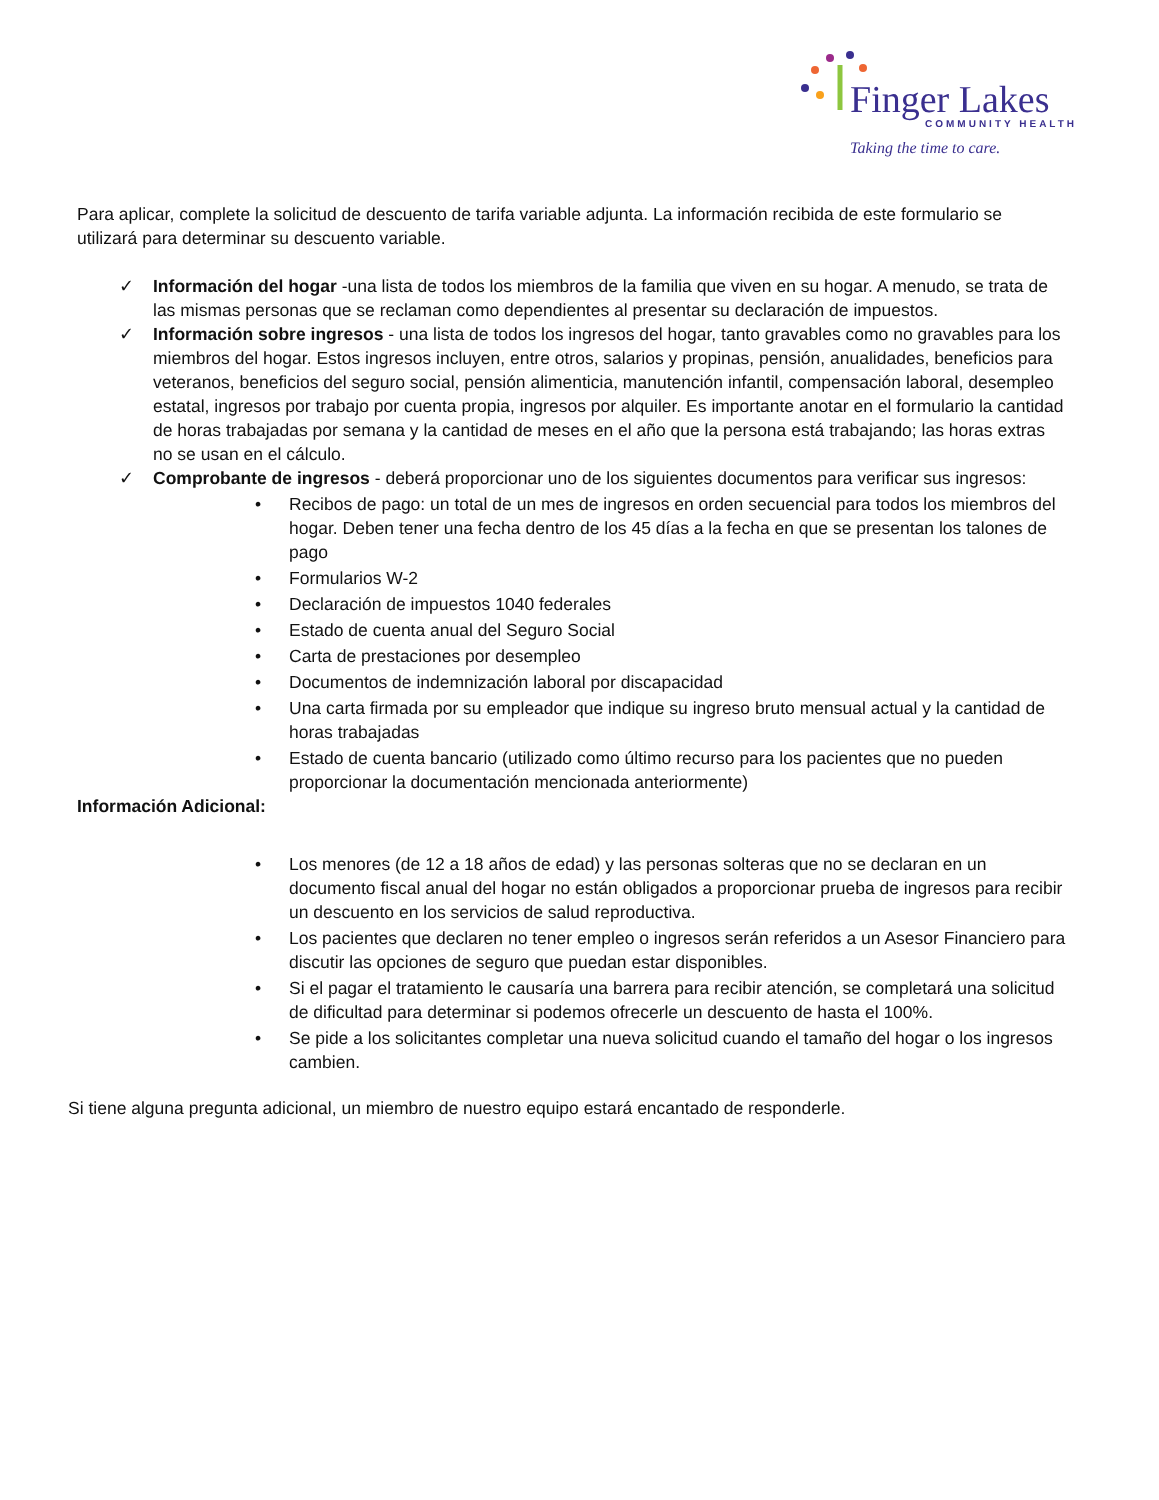Finger Lakes
COMMUNITY HEALTH
Taking the time to care.
Para aplicar, complete la solicitud de descuento de tarifa variable adjunta. La información recibida de este formulario se utilizará para determinar su descuento variable.
✓ Información del hogar -una lista de todos los miembros de la familia que viven en su hogar. A menudo, se trata de las mismas personas que se reclaman como dependientes al presentar su declaración de impuestos.
✓ Información sobre ingresos - una lista de todos los ingresos del hogar, tanto gravables como no gravables para los miembros del hogar. Estos ingresos incluyen, entre otros, salarios y propinas, pensión, anualidades, beneficios para veteranos, beneficios del seguro social, pensión alimenticia, manutención infantil, compensación laboral, desempleo estatal, ingresos por trabajo por cuenta propia, ingresos por alquiler. Es importante anotar en el formulario la cantidad de horas trabajadas por semana y la cantidad de meses en el año que la persona está trabajando; las horas extras no se usan en el cálculo.
✓ Comprobante de ingresos - deberá proporcionar uno de los siguientes documentos para verificar sus ingresos:
• Recibos de pago: un total de un mes de ingresos en orden secuencial para todos los miembros del hogar. Deben tener una fecha dentro de los 45 días a la fecha en que se presentan los talones de pago
• Formularios W-2
• Declaración de impuestos 1040 federales
• Estado de cuenta anual del Seguro Social
• Carta de prestaciones por desempleo
• Documentos de indemnización laboral por discapacidad
• Una carta firmada por su empleador que indique su ingreso bruto mensual actual y la cantidad de horas trabajadas
• Estado de cuenta bancario (utilizado como último recurso para los pacientes que no pueden proporcionar la documentación mencionada anteriormente)
Información Adicional:
• Los menores (de 12 a 18 años de edad) y las personas solteras que no se declaran en un documento fiscal anual del hogar no están obligados a proporcionar prueba de ingresos para recibir un descuento en los servicios de salud reproductiva.
• Los pacientes que declaren no tener empleo o ingresos serán referidos a un Asesor Financiero para discutir las opciones de seguro que puedan estar disponibles.
• Si el pagar el tratamiento le causaría una barrera para recibir atención, se completará una solicitud de dificultad para determinar si podemos ofrecerle un descuento de hasta el 100%.
• Se pide a los solicitantes completar una nueva solicitud cuando el tamaño del hogar o los ingresos cambien.
Si tiene alguna pregunta adicional, un miembro de nuestro equipo estará encantado de responderle.